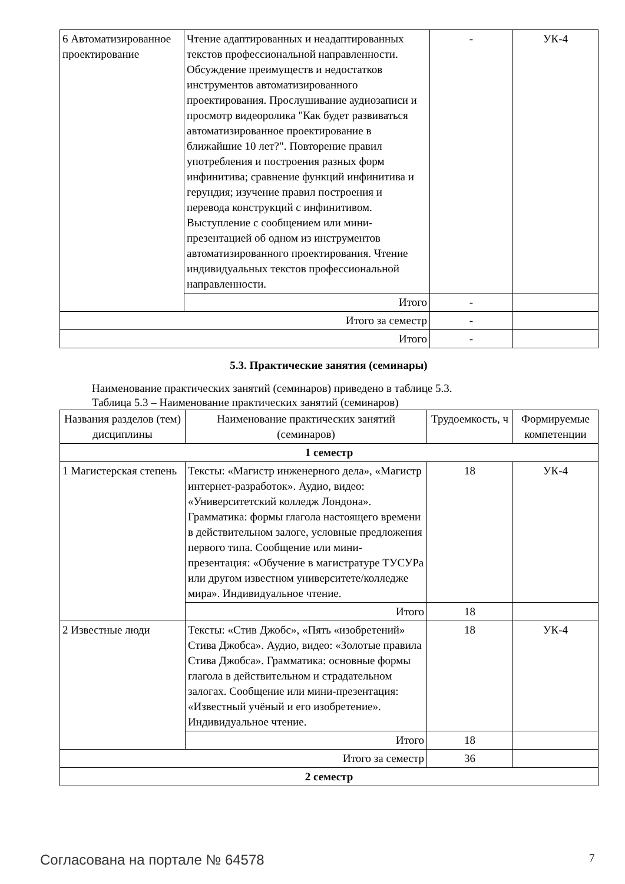| 6 Автоматизированное проектирование | Чтение адаптированных и неадаптированных текстов профессиональной направленности. Обсуждение преимуществ и недостатков инструментов автоматизированного проектирования. Прослушивание аудиозаписи и просмотр видеоролика "Как будет развиваться автоматизированное проектирование в ближайшие 10 лет?". Повторение правил употребления и построения разных форм инфинитива; сравнение функций инфинитива и герундия; изучение правил построения и перевода конструкций с инфинитивом. Выступление с сообщением или мини-презентацией об одном из инструментов автоматизированного проектирования. Чтение индивидуальных текстов профессиональной направленности. | - | УК-4 |
| | Итого | - | |
| Итого за семестр | | - | |
| Итого | | - | |
5.3. Практические занятия (семинары)
Наименование практических занятий (семинаров) приведено в таблице 5.3.
Таблица 5.3 – Наименование практических занятий (семинаров)
| Названия разделов (тем) дисциплины | Наименование практических занятий (семинаров) | Трудоемкость, ч | Формируемые компетенции |
| --- | --- | --- | --- |
| 1 семестр | | | |
| 1 Магистерская степень | Тексты: «Магистр инженерного дела», «Магистр интернет-разработок». Аудио, видео: «Университетский колледж Лондона». Грамматика: формы глагола настоящего времени в действительном залоге, условные предложения первого типа. Сообщение или мини-презентация: «Обучение в магистратуре ТУСУРа или другом известном университете/колледже мира». Индивидуальное чтение. | 18 | УК-4 |
| | Итого | 18 | |
| 2 Известные люди | Тексты: «Стив Джобс», «Пять «изобретений» Стива Джобса». Аудио, видео: «Золотые правила Стива Джобса». Грамматика: основные формы глагола в действительном и страдательном залогах. Сообщение или мини-презентация: «Известный учёный и его изобретение». Индивидуальное чтение. | 18 | УК-4 |
| | Итого | 18 | |
| Итого за семестр | | 36 | |
| 2 семестр | | | |
Согласована на портале № 64578 7